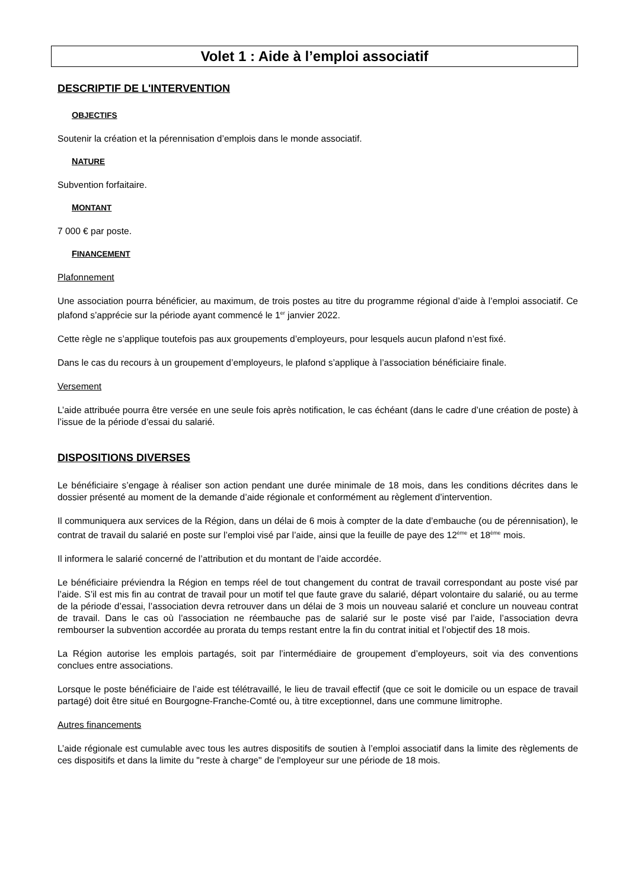Volet 1 : Aide à l’emploi associatif
DESCRIPTIF DE L'INTERVENTION
OBJECTIFS
Soutenir la création et la pérennisation d’emplois dans le monde associatif.
NATURE
Subvention forfaitaire.
MONTANT
7 000 € par poste.
FINANCEMENT
Plafonnement
Une association pourra bénéficier, au maximum, de trois postes au titre du programme régional d’aide à l’emploi associatif. Ce plafond s’apprécie sur la période ayant commencé le 1<sup>er</sup> janvier 2022.
Cette règle ne s’applique toutefois pas aux groupements d’employeurs, pour lesquels aucun plafond n’est fixé.
Dans le cas du recours à un groupement d’employeurs, le plafond s’applique à l’association bénéficiaire finale.
Versement
L’aide attribuée pourra être versée en une seule fois après notification, le cas échéant (dans le cadre d’une création de poste) à l’issue de la période d’essai du salarié.
DISPOSITIONS DIVERSES
Le bénéficiaire s’engage à réaliser son action pendant une durée minimale de 18 mois, dans les conditions décrites dans le dossier présenté au moment de la demande d’aide régionale et conformément au règlement d’intervention.
Il communiquera aux services de la Région, dans un délai de 6 mois à compter de la date d’embauche (ou de pérennisation), le contrat de travail du salarié en poste sur l’emploi visé par l’aide, ainsi que la feuille de paye des 12<sup>ème</sup> et 18<sup>ème</sup> mois.
Il informera le salarié concerné de l’attribution et du montant de l’aide accordée.
Le bénéficiaire préviendra la Région en temps réel de tout changement du contrat de travail correspondant au poste visé par l’aide. S’il est mis fin au contrat de travail pour un motif tel que faute grave du salarié, départ volontaire du salarié, ou au terme de la période d’essai, l’association devra retrouver dans un délai de 3 mois un nouveau salarié et conclure un nouveau contrat de travail. Dans le cas où l’association ne réembauche pas de salarié sur le poste visé par l’aide, l’association devra rembourser la subvention accordée au prorata du temps restant entre la fin du contrat initial et l’objectif des 18 mois.
La Région autorise les emplois partagés, soit par l’intermédiaire de groupement d’employeurs, soit via des conventions conclues entre associations.
Lorsque le poste bénéficiaire de l’aide est télétravaillé, le lieu de travail effectif (que ce soit le domicile ou un espace de travail partagé) doit être situé en Bourgogne-Franche-Comté ou, à titre exceptionnel, dans une commune limitrophe.
Autres financements
L’aide régionale est cumulable avec tous les autres dispositifs de soutien à l’emploi associatif dans la limite des règlements de ces dispositifs et dans la limite du "reste à charge" de l'employeur sur une période de 18 mois.